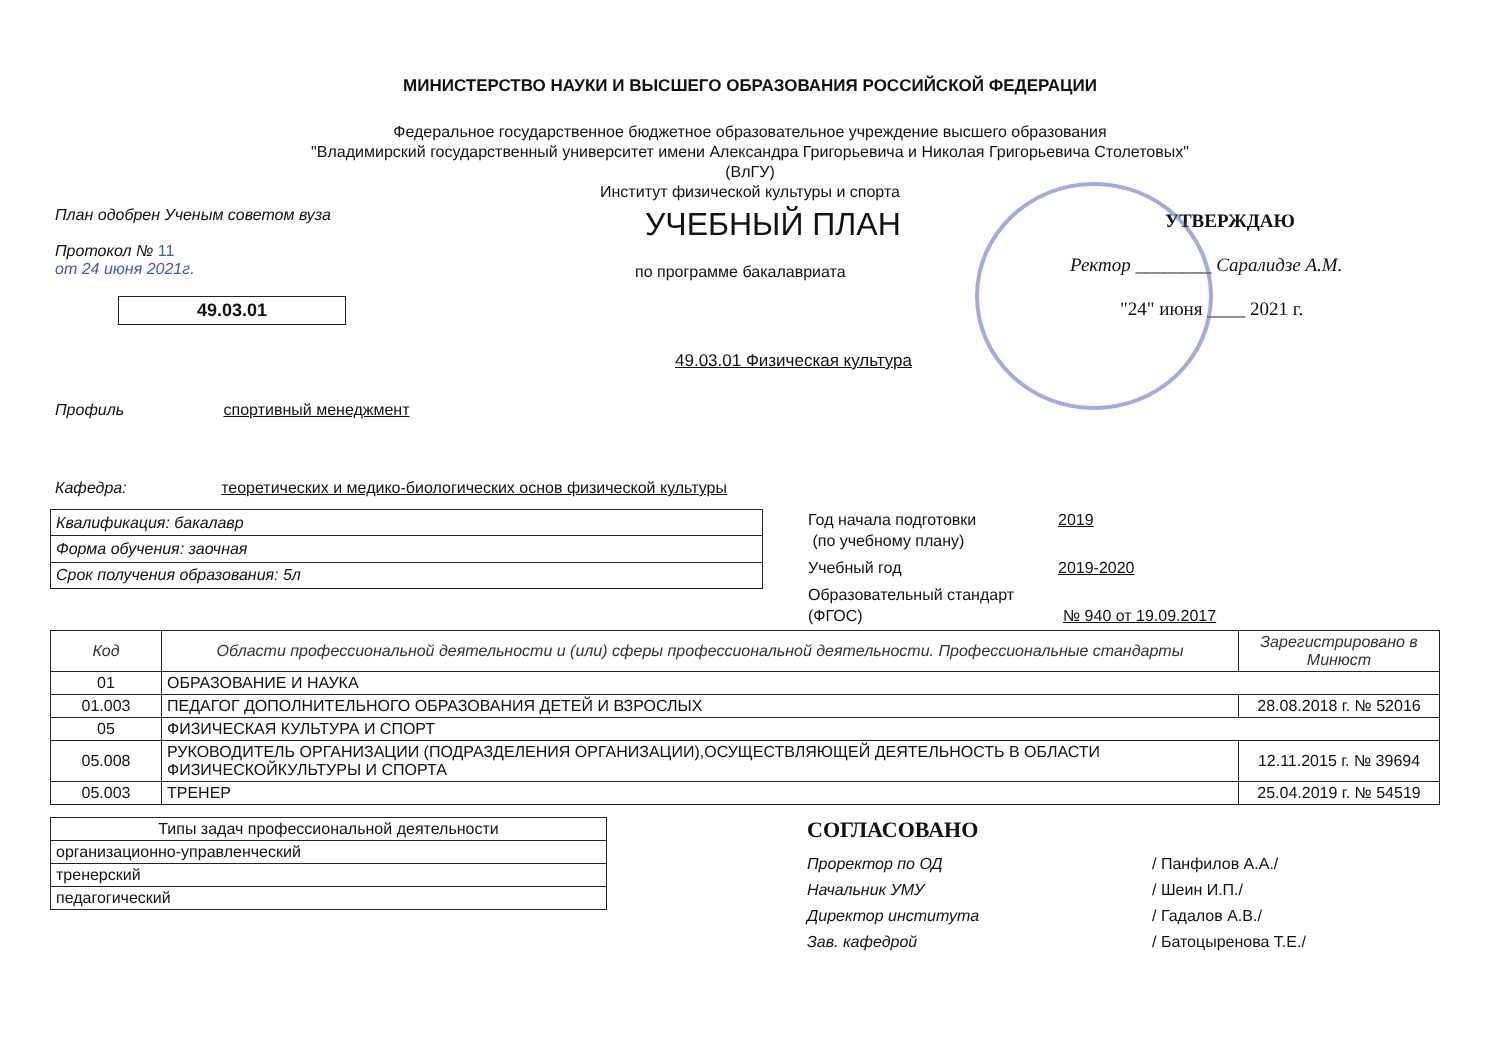МИНИСТЕРСТВО НАУКИ И ВЫСШЕГО ОБРАЗОВАНИЯ РОССИЙСКОЙ ФЕДЕРАЦИИ
Федеральное государственное бюджетное образовательное учреждение высшего образования
"Владимирский государственный университет имени Александра Григорьевича и Николая Григорьевича Столетовых"
(ВлГУ)
Институт физической культуры и спорта
План одобрен Ученым советом вуза
Протокол № 11
от 24 июня 2021г.
49.03.01
УЧЕБНЫЙ ПЛАН
по программе бакалавриата
49.03.01 Физическая культура
УТВЕРЖДАЮ
Ректор ________ Саралидзе А.М.
"24" июня ____ 2021 г.
Профиль спортивный менеджмент
Кафедра: теоретических и медико-биологических основ физической культуры
| Квалификация: бакалавр |
| Форма обучения: заочная |
| Срок получения образования: 5л |
Год начала подготовки
(по учебному плану)
2019
Учебный год 2019-2020
Образовательный стандарт
(ФГОС)
№ 940 от 19.09.2017
| Код | Области профессиональной деятельности и (или) сферы профессиональной деятельности. Профессиональные стандарты | Зарегистрировано в Минюст |
| --- | --- | --- |
| 01 | ОБРАЗОВАНИЕ И НАУКА | |
| 01.003 | ПЕДАГОГ ДОПОЛНИТЕЛЬНОГО ОБРАЗОВАНИЯ ДЕТЕЙ И ВЗРОСЛЫХ | 28.08.2018 г. № 52016 |
| 05 | ФИЗИЧЕСКАЯ КУЛЬТУРА И СПОРТ | |
| 05.008 | РУКОВОДИТЕЛЬ ОРГАНИЗАЦИИ (ПОДРАЗДЕЛЕНИЯ ОРГАНИЗАЦИИ),ОСУЩЕСТВЛЯЮЩЕЙ ДЕЯТЕЛЬНОСТЬ В ОБЛАСТИ ФИЗИЧЕСКОЙКУЛЬТУРЫ И СПОРТА | 12.11.2015 г. № 39694 |
| 05.003 | ТРЕНЕР | 25.04.2019 г. № 54519 |
| Типы задач профессиональной деятельности |
| организационно-управленческий |
| тренерский |
| педагогический |
СОГЛАСОВАНО
Проректор по ОД / Панфилов А.А./
Начальник УМУ / Шеин И.П./
Директор института / Гадалов А.В./
Зав. кафедрой / Батоцыренова Т.Е./